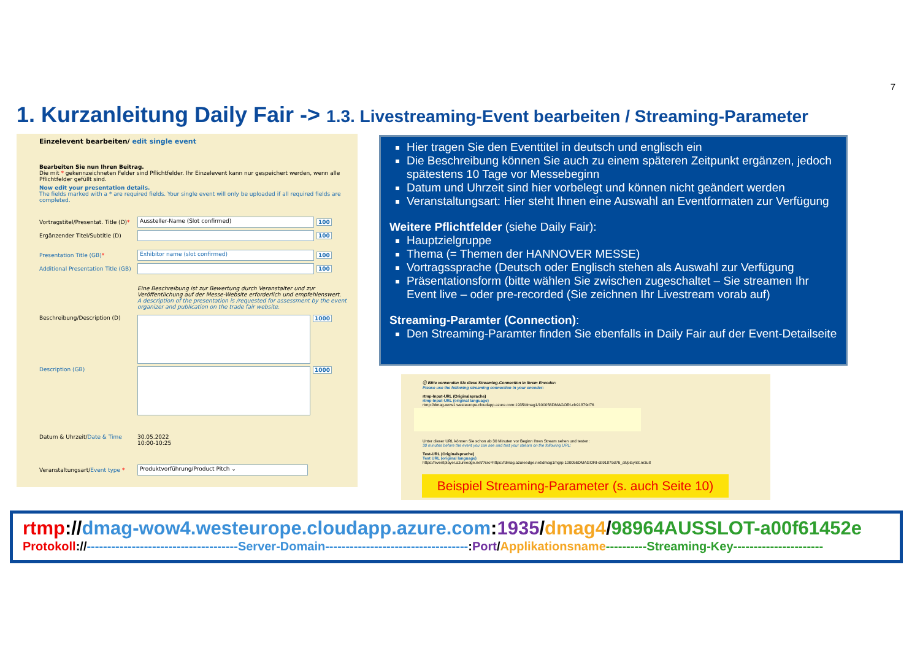7
1. Kurzanleitung Daily Fair -> 1.3. Livestreaming-Event bearbeiten / Streaming-Parameter
Einzelevent bearbeiten/ edit single event
Bearbeiten Sie nun Ihren Beitrag.
Die mit * gekennzeichneten Felder sind Pflichtfelder. Ihr Einzelevent kann nur gespeichert werden, wenn alle Pflichtfelder gefüllt sind.
Now edit your presentation details.
The fields marked with a * are required fields. Your single event will only be uploaded if all required fields are completed.
Vortragstitel/Presentat. Title (D)* Aussteller-Name (Slot confirmed) 100
Ergänzender Titel/Subtitle (D) 100
Presentation Title (GB)* Exhibitor name (slot confirmed) 100
Additional Presentation Title (GB) 100
Eine Beschreibung ist zur Bewertung durch Veranstalter und zur Veröffentlichung auf der Messe-Website erforderlich und empfehlenswert.
A description of the presentation is /requested for assessment by the event organizer and publication on the trade fair website.
Beschreibung/Description (D) 1000
Description (GB) 1000
Datum & Uhrzeit/Date & Time 30.05.2022
10:00-10:25
Veranstaltungsart/Event type * Produktvorführung/Product Pitch ⌄
Hier tragen Sie den Eventtitel in deutsch und englisch ein
Die Beschreibung können Sie auch zu einem späteren Zeitpunkt ergänzen, jedoch spätestens 10 Tage vor Messebeginn
Datum und Uhrzeit sind hier vorbelegt und können nicht geändert werden
Veranstaltungsart: Hier steht Ihnen eine Auswahl an Eventformaten zur Verfügung
Weitere Pflichtfelder (siehe Daily Fair):
Hauptzielgruppe
Thema (= Themen der HANNOVER MESSE)
Vortragssprache (Deutsch oder Englisch stehen als Auswahl zur Verfügung
Präsentationsform (bitte wählen Sie zwischen zugeschaltet – Sie streamen Ihr Event live – oder pre-recorded (Sie zeichnen Ihr Livestream vorab auf)
Streaming-Paramter (Connection):
Den Streaming-Paramter finden Sie ebenfalls in Daily Fair auf der Event-Detailseite
ⓘ Bitte verwenden Sie diese Streaming-Connection in Ihrem Encoder:
Please use the following streaming connection in your encoder:
rtmp-Input-URL (Originalsprache)
rtmp-Input-URL (original language)
rtmp://dmag-wow1.westeurope.cloudapp.azure.com:1935/dmag1/100056DMAGORI-cb91879d76
Unter dieser URL können Sie schon ab 30 Minuten vor Beginn Ihren Stream sehen und testen:
30 minutes before the event you can see and test your stream on the following URL:
Test-URL (Originalsprache)
Test URL (original language)
https://eventplayer.azureedge.net/?src=https://dmag.azureedge.net/dmag1/ngrp:100056DMAGORI-cb91879d76_all/playlist.m3u8
Beispiel Streaming-Parameter (s. auch Seite 10)
rtmp://dmag-wow4.westeurope.cloudapp.azure.com:1935/dmag4/98964AUSSLOT-a00f61452e
Protokoll://-------------------------------------Server-Domain-----------------------------------:Port/Applikationsname----------Streaming-Key----------------------